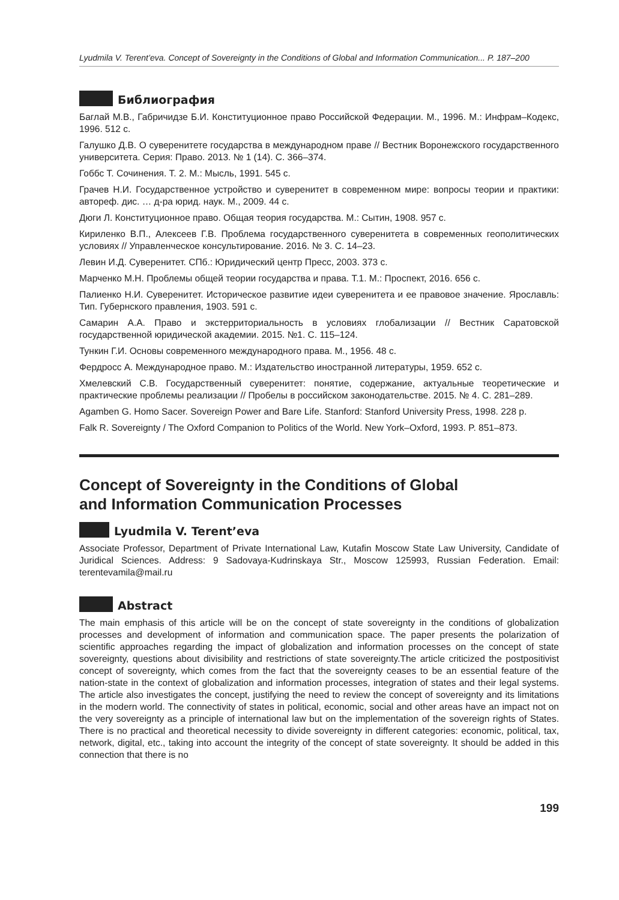Lyudmila V. Terent’eva. Concept of Sovereignty in the Conditions of Global and Information Communication... P. 187–200
Библиография
Баглай М.В., Габричидзе Б.И. Конституционное право Российской Федерации. М., 1996. М.: Инфрам–Кодекс, 1996. 512 с.
Галушко Д.В. О суверенитете государства в международном праве // Вестник Воронежского государственного университета. Серия: Право. 2013. № 1 (14). С. 366–374.
Гоббс Т. Сочинения. Т. 2. М.: Мысль, 1991. 545 с.
Грачев Н.И. Государственное устройство и суверенитет в современном мире: вопросы теории и практики: автореф. дис. … д-ра юрид. наук. М., 2009. 44 с.
Дюги Л. Конституционное право. Общая теория государства. М.: Сытин, 1908. 957 с.
Кириленко В.П., Алексеев Г.В. Проблема государственного суверенитета в современных геополитических условиях // Управленческое консультирование. 2016. № 3. С. 14–23.
Левин И.Д. Суверенитет. СПб.: Юридический центр Пресс, 2003. 373 с.
Марченко М.Н. Проблемы общей теории государства и права. Т.1. М.: Проспект, 2016. 656 с.
Палиенко Н.И. Суверенитет. Историческое развитие идеи суверенитета и ее правовое значение. Ярославль: Тип. Губернского правления, 1903. 591 с.
Самарин А.А. Право и экстерриториальность в условиях глобализации // Вестник Саратовской государственной юридической академии. 2015. №1. С. 115–124.
Тункин Г.И. Основы современного международного права. М., 1956. 48 с.
Фердросс А. Международное право. М.: Издательство иностранной литературы, 1959. 652 с.
Хмелевский С.В. Государственный суверенитет: понятие, содержание, актуальные теоретические и практические проблемы реализации // Пробелы в российском законодательстве. 2015. № 4. С. 281–289.
Agamben G. Homo Sacer. Sovereign Power and Bare Life. Stanford: Stanford University Press, 1998. 228 p.
Falk R. Sovereignty / The Oxford Companion to Politics of the World. New York–Oxford, 1993. P. 851–873.
Concept of Sovereignty in the Conditions of Global
and Information Communication Processes
Lyudmila V. Terent’eva
Associate Professor, Department of Private International Law, Kutafin Moscow State Law University, Candidate of Juridical Sciences. Address: 9 Sadovaya-Kudrinskaya Str., Moscow 125993, Russian Federation. Email: terentevamila@mail.ru
Abstract
The main emphasis of this article will be on the concept of state sovereignty in the conditions of globalization processes and development of information and communication space. The paper presents the polarization of scientific approaches regarding the impact of globalization and information processes on the concept of state sovereignty, questions about divisibility and restrictions of state sovereignty.The article criticized the postpositivist concept of sovereignty, which comes from the fact that the sovereignty ceases to be an essential feature of the nation-state in the context of globalization and information processes, integration of states and their legal systems. The article also investigates the concept, justifying the need to review the concept of sovereignty and its limitations in the modern world. The connectivity of states in political, economic, social and other areas have an impact not on the very sovereignty as a principle of international law but on the implementation of the sovereign rights of States. There is no practical and theoretical necessity to divide sovereignty in different categories: economic, political, tax, network, digital, etc., taking into account the integrity of the concept of state sovereignty. It should be added in this connection that there is no
199